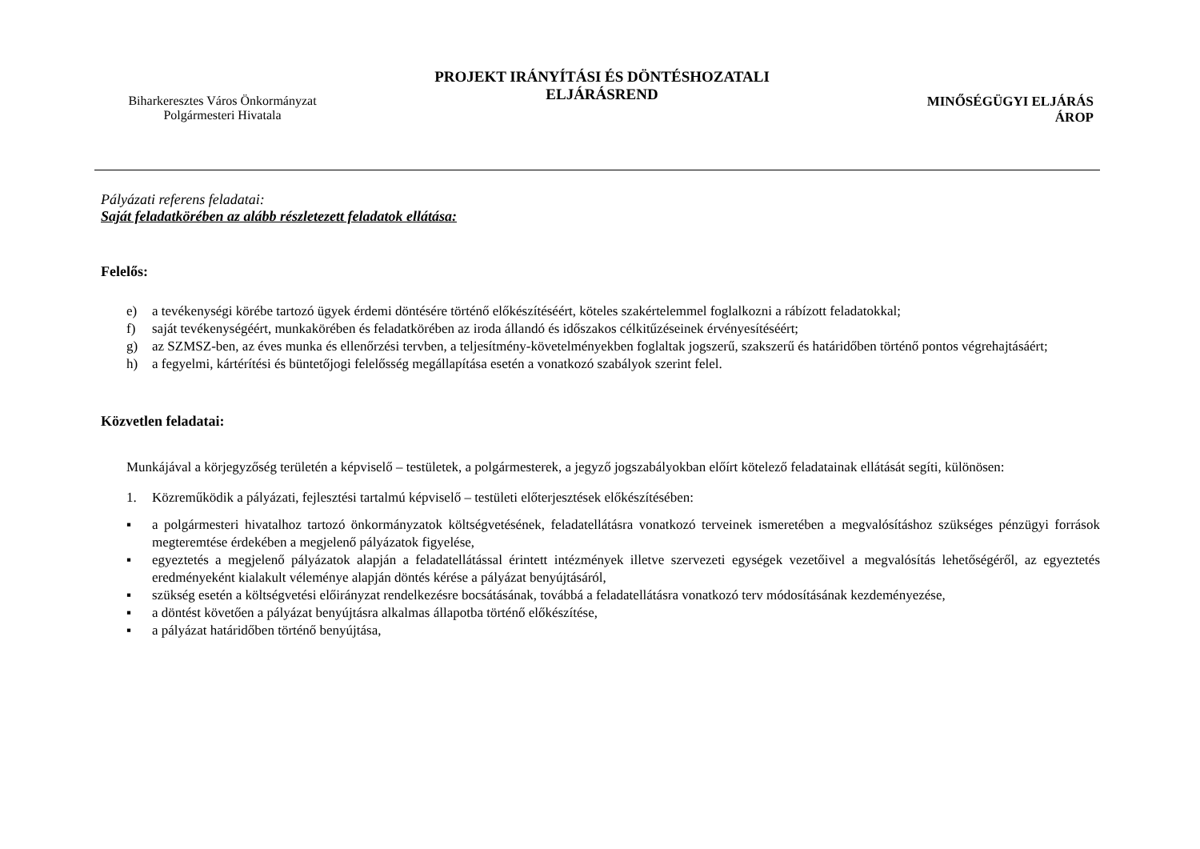Biharkeresztes Város Önkormányzat
Polgármesteri Hivatala
PROJEKT IRÁNYÍTÁSI ÉS DÖNTÉSHOZATALI
ELJÁRÁSREND
MINŐSÉGÜGYI ELJÁRÁS
ÁROP
Pályázati referens feladatai:
Saját feladatkörében az alább részletezett feladatok ellátása:
Felelős:
e) a tevékenységi körébe tartozó ügyek érdemi döntésére történő előkészítéséért, köteles szakértelemmel foglalkozni a rábízott feladatokkal;
f) saját tevékenységéért, munkakörében és feladatkörében az iroda állandó és időszakos célkitűzéseinek érvényesítéséért;
g) az SZMSZ-ben, az éves munka és ellenőrzési tervben, a teljesítmény-követelményekben foglaltak jogszerű, szakszerű és határidőben történő pontos végrehajtásáért;
h) a fegyelmi, kártérítési és büntetőjogi felelősség megállapítása esetén a vonatkozó szabályok szerint felel.
Közvetlen feladatai:
Munkájával a körjegyzőség területén a képviselő – testületek, a polgármesterek, a jegyző jogszabályokban előírt kötelező feladatainak ellátását segíti, különösen:
1. Közreműködik a pályázati, fejlesztési tartalmú képviselő – testületi előterjesztések előkészítésében:
▪ a polgármesteri hivatalhoz tartozó önkormányzatok költségvetésének, feladatellátásra vonatkozó terveinek ismeretében a megvalósításhoz szükséges pénzügyi források megteremtése érdekében a megjelenő pályázatok figyelése,
▪ egyeztetés a megjelenő pályázatok alapján a feladatellátással érintett intézmények illetve szervezeti egységek vezetőivel a megvalósítás lehetőségéről, az egyeztetés eredményeként kialakult véleménye alapján döntés kérése a pályázat benyújtásáról,
▪ szükség esetén a költségvetési előirányzat rendelkezésre bocsátásának, továbbá a feladatellátásra vonatkozó terv módosításának kezdeményezése,
▪ a döntést követően a pályázat benyújtásra alkalmas állapotba történő előkészítése,
▪ a pályázat határidőben történő benyújtása,